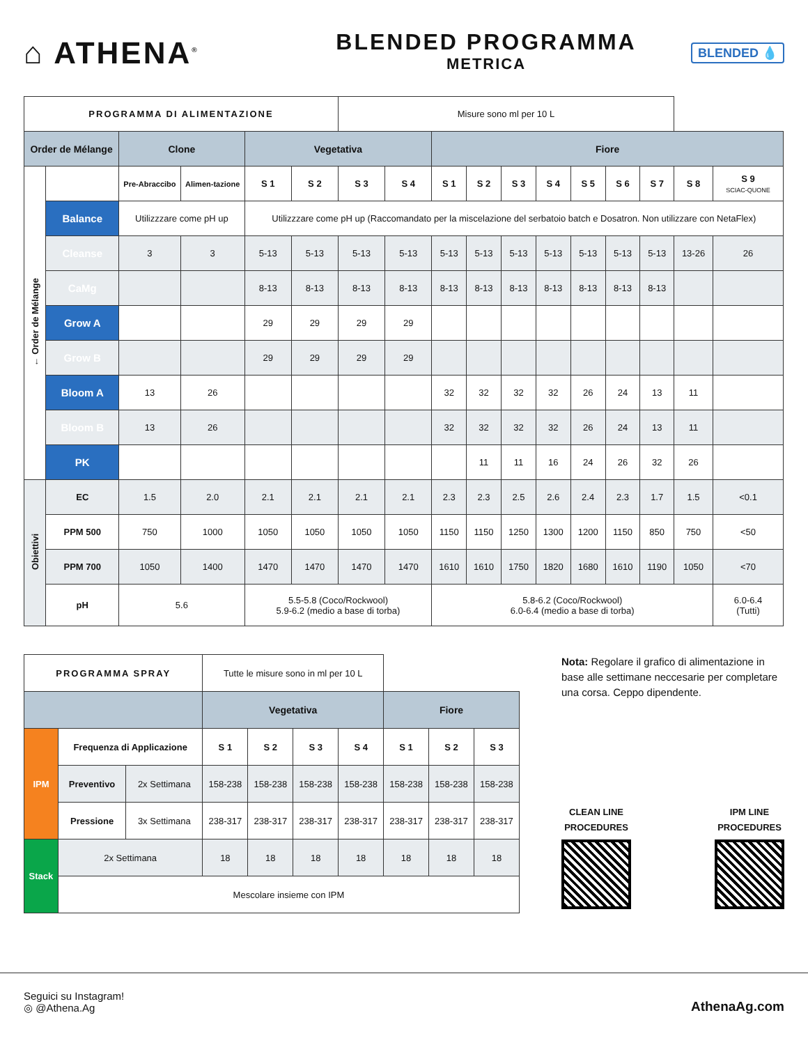⌂ ATHENA<sup>®</sup>
BLENDED PROGRAMMA
METRICA
BLENDED 💧
| PROGRAMMA DI ALIMENTAZIONE | | | | | | Misure sono ml per 10 L | | | | | | | | | | |
| Order de Mélange | | Clone | | Vegetativa | | | | Fiore | | | | | | | | |
| ← Order de Mélange | | Pre-Abraccibo | Alimen-tazione | S 1 | S 2 | S 3 | S 4 | S 1 | S 2 | S 3 | S 4 | S 5 | S 6 | S 7 | S 8 | S 9 SCIAC-QUONE |
| | Balance | Utilizzzare come pH up | | Utilizzzare come pH up (Raccomandato per la miscelazione del serbatoio batch e Dosatron. Non utilizzare con NetaFlex) | | | | | | | | | | | | |
| | Cleanse | 3 | 3 | 5-13 | 5-13 | 5-13 | 5-13 | 5-13 | 5-13 | 5-13 | 5-13 | 5-13 | 5-13 | 5-13 | 13-26 | 26 |
| | CaMg | | | 8-13 | 8-13 | 8-13 | 8-13 | 8-13 | 8-13 | 8-13 | 8-13 | 8-13 | 8-13 | 8-13 | | |
| | Grow A | | | 29 | 29 | 29 | 29 | | | | | | | | | |
| | Grow B | | | 29 | 29 | 29 | 29 | | | | | | | | | |
| | Bloom A | 13 | 26 | | | | | 32 | 32 | 32 | 32 | 26 | 24 | 13 | 11 | |
| | Bloom B | 13 | 26 | | | | | 32 | 32 | 32 | 32 | 26 | 24 | 13 | 11 | |
| | PK | | | | | | | | 11 | 11 | 16 | 24 | 26 | 32 | 26 | |
| Obiettivi | EC | 1.5 | 2.0 | 2.1 | 2.1 | 2.1 | 2.1 | 2.3 | 2.3 | 2.5 | 2.6 | 2.4 | 2.3 | 1.7 | 1.5 | <0.1 |
| | PPM 500 | 750 | 1000 | 1050 | 1050 | 1050 | 1050 | 1150 | 1150 | 1250 | 1300 | 1200 | 1150 | 850 | 750 | <50 |
| | PPM 700 | 1050 | 1400 | 1470 | 1470 | 1470 | 1470 | 1610 | 1610 | 1750 | 1820 | 1680 | 1610 | 1190 | 1050 | <70 |
| | pH | 5.6 | | 5.5-5.8 (Coco/Rockwool) 5.9-6.2 (medio a base di torba) | | | | 5.8-6.2 (Coco/Rockwool) 6.0-6.4 (medio a base di torba) | | | | | | | | 6.0-6.4 (Tutti) |
| PROGRAMMA SPRAY | | | Tutte le misure sono in ml per 10 L | | | | | | |
| | | | Vegetativa | | | | Fiore | | |
| IPM | Frequenza di Applicazione | | S 1 | S 2 | S 3 | S 4 | S 1 | S 2 | S 3 |
| | Preventivo | 2x Settimana | 158-238 | 158-238 | 158-238 | 158-238 | 158-238 | 158-238 | 158-238 |
| | Pressione | 3x Settimana | 238-317 | 238-317 | 238-317 | 238-317 | 238-317 | 238-317 | 238-317 |
| Stack | 2x Settimana | | 18 | 18 | 18 | 18 | 18 | 18 | 18 |
| | Mescolare insieme con IPM | | | | | | | | |
Nota: Regolare il grafico di alimentazione in base alle settimane neccesarie per completare una corsa. Ceppo dipendente.
CLEAN LINE
PROCEDURES
IPM LINE
PROCEDURES
Seguici su Instagram!
◎ @Athena.Ag
AthenaAg.com